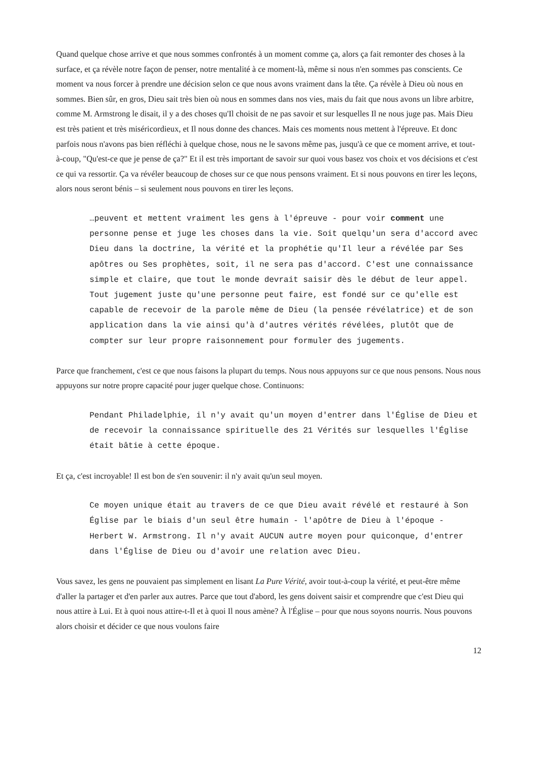Quand quelque chose arrive et que nous sommes confrontés à un moment comme ça, alors ça fait remonter des choses à la surface, et ça révèle notre façon de penser, notre mentalité à ce moment-là, même si nous n'en sommes pas conscients. Ce moment va nous forcer à prendre une décision selon ce que nous avons vraiment dans la tête. Ça révèle à Dieu où nous en sommes. Bien sûr, en gros, Dieu sait très bien où nous en sommes dans nos vies, mais du fait que nous avons un libre arbitre, comme M. Armstrong le disait, il y a des choses qu'Il choisit de ne pas savoir et sur lesquelles Il ne nous juge pas. Mais Dieu est très patient et très miséricordieux, et Il nous donne des chances. Mais ces moments nous mettent à l'épreuve. Et donc parfois nous n'avons pas bien réfléchi à quelque chose, nous ne le savons même pas, jusqu'à ce que ce moment arrive, et tout-à-coup, "Qu'est-ce que je pense de ça?" Et il est très important de savoir sur quoi vous basez vos choix et vos décisions et c'est ce qui va ressortir. Ça va révéler beaucoup de choses sur ce que nous pensons vraiment. Et si nous pouvons en tirer les leçons, alors nous seront bénis – si seulement nous pouvons en tirer les leçons.
…peuvent et mettent vraiment les gens à l'épreuve - pour voir comment une personne pense et juge les choses dans la vie. Soit quelqu'un sera d'accord avec Dieu dans la doctrine, la vérité et la prophétie qu'Il leur a révélée par Ses apôtres ou Ses prophètes, soit, il ne sera pas d'accord. C'est une connaissance simple et claire, que tout le monde devrait saisir dès le début de leur appel. Tout jugement juste qu'une personne peut faire, est fondé sur ce qu'elle est capable de recevoir de la parole même de Dieu (la pensée révélatrice) et de son application dans la vie ainsi qu'à d'autres vérités révélées, plutôt que de compter sur leur propre raisonnement pour formuler des jugements.
Parce que franchement, c'est ce que nous faisons la plupart du temps. Nous nous appuyons sur ce que nous pensons. Nous nous appuyons sur notre propre capacité pour juger quelque chose. Continuons:
Pendant Philadelphie, il n'y avait qu'un moyen d'entrer dans l'Église de Dieu et de recevoir la connaissance spirituelle des 21 Vérités sur lesquelles l'Église était bâtie à cette époque.
Et ça, c'est incroyable! Il est bon de s'en souvenir: il n'y avait qu'un seul moyen.
Ce moyen unique était au travers de ce que Dieu avait révélé et restauré à Son Église par le biais d'un seul être humain - l'apôtre de Dieu à l'époque - Herbert W. Armstrong. Il n'y avait AUCUN autre moyen pour quiconque, d'entrer dans l'Église de Dieu ou d'avoir une relation avec Dieu.
Vous savez, les gens ne pouvaient pas simplement en lisant La Pure Vérité, avoir tout-à-coup la vérité, et peut-être même d'aller la partager et d'en parler aux autres. Parce que tout d'abord, les gens doivent saisir et comprendre que c'est Dieu qui nous attire à Lui. Et à quoi nous attire-t-Il et à quoi Il nous amène? À l'Église – pour que nous soyons nourris. Nous pouvons alors choisir et décider ce que nous voulons faire
12